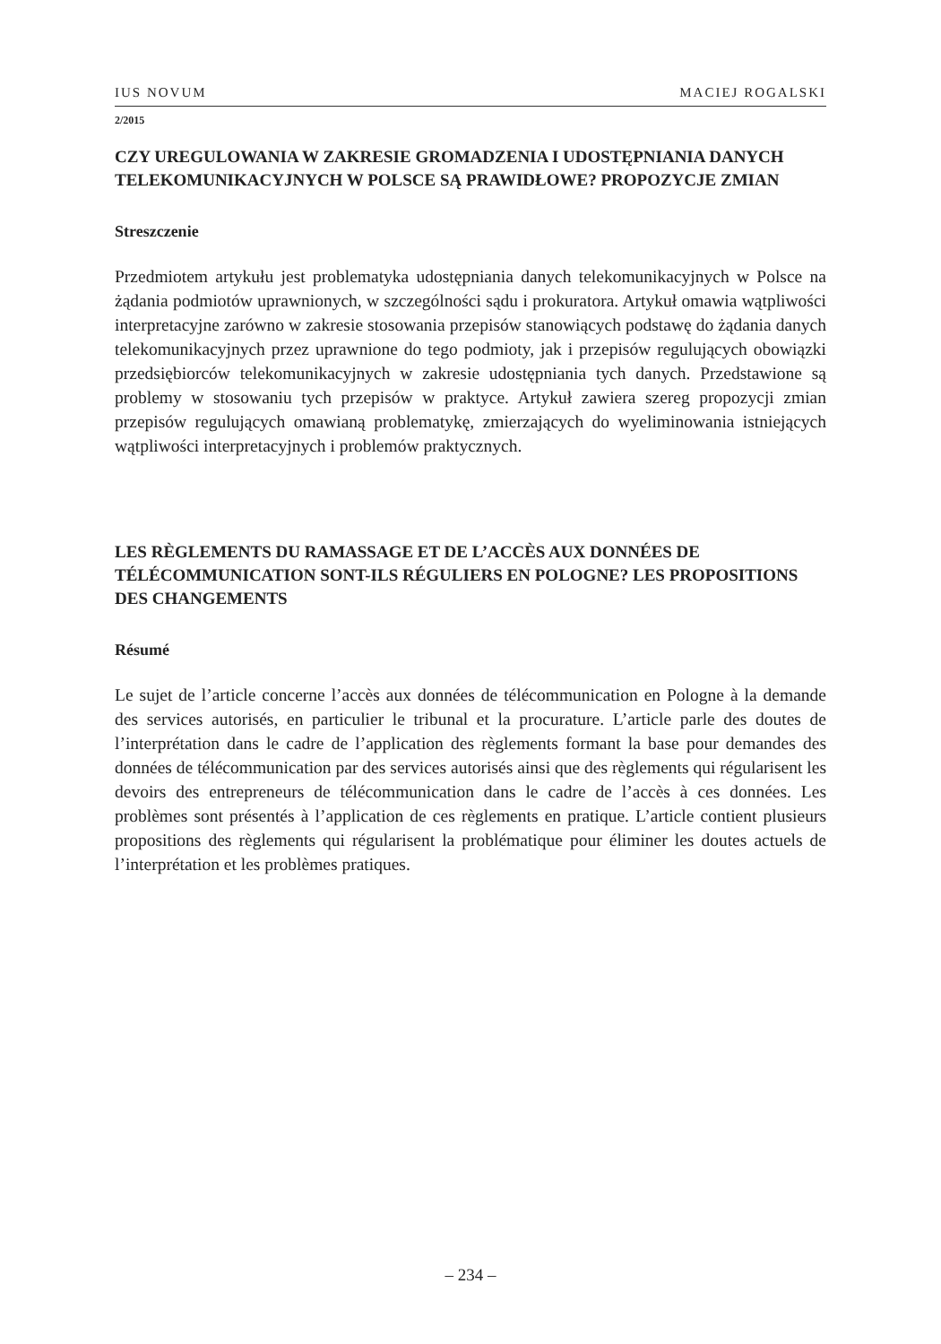IUS NOVUM MACIEJ ROGALSKI
2/2015
CZY UREGULOWANIA W ZAKRESIE GROMADZENIA I UDOSTĘPNIANIA DANYCH TELEKOMUNIKACYJNYCH W POLSCE SĄ PRAWIDŁOWE? PROPOZYCJE ZMIAN
Streszczenie
Przedmiotem artykułu jest problematyka udostępniania danych telekomunikacyjnych w Polsce na żądania podmiotów uprawnionych, w szczególności sądu i prokuratora. Artykuł omawia wątpliwości interpretacyjne zarówno w zakresie stosowania przepisów stanowiących podstawę do żądania danych telekomunikacyjnych przez uprawnione do tego podmioty, jak i przepisów regulujących obowiązki przedsiębiorców telekomunikacyjnych w zakresie udostępniania tych danych. Przedstawione są problemy w stosowaniu tych przepisów w praktyce. Artykuł zawiera szereg propozycji zmian przepisów regulujących omawianą problematykę, zmierzających do wyeliminowania istniejących wątpliwości interpretacyjnych i problemów praktycznych.
LES RÈGLEMENTS DU RAMASSAGE ET DE L’ACCÈS AUX DONNÉES DE TÉLÉCOMMUNICATION SONT-ILS RÉGULIERS EN POLOGNE? LES PROPOSITIONS DES CHANGEMENTS
Résumé
Le sujet de l’article concerne l’accès aux données de télécommunication en Pologne à la demande des services autorisés, en particulier le tribunal et la procurature. L’article parle des doutes de l’interprétation dans le cadre de l’application des règlements formant la base pour demandes des données de télécommunication par des services autorisés ainsi que des règlements qui régularisent les devoirs des entrepreneurs de télécommunication dans le cadre de l’accès à ces données. Les problèmes sont présentés à l’application de ces règlements en pratique. L’article contient plusieurs propositions des règlements qui régularisent la problématique pour éliminer les doutes actuels de l’interprétation et les problèmes pratiques.
– 234 –